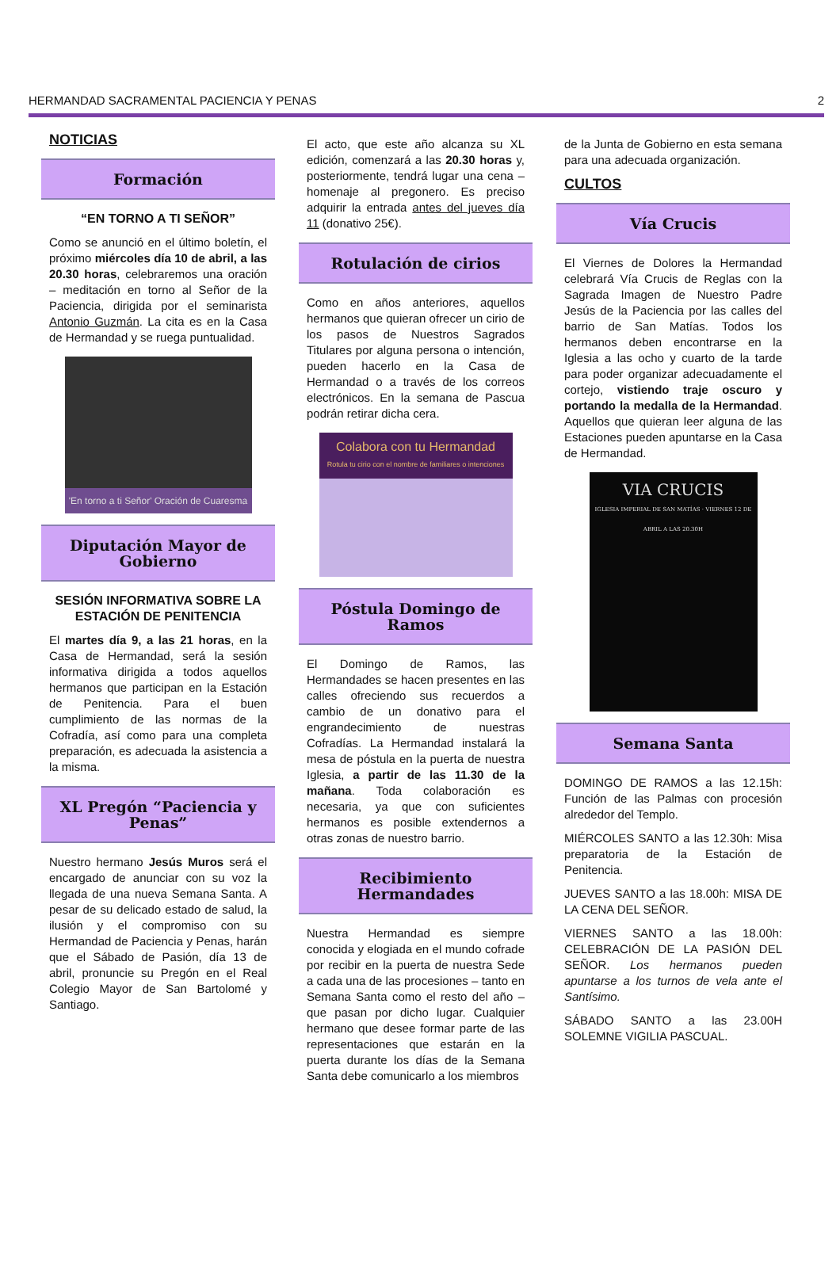HERMANDAD SACRAMENTAL PACIENCIA Y PENAS 2
NOTICIAS
Formación
“EN TORNO A TI SEÑOR”
Como se anunció en el último boletín, el próximo miércoles día 10 de abril, a las 20.30 horas, celebraremos una oración – meditación en torno al Señor de la Paciencia, dirigida por el seminarista Antonio Guzmán. La cita es en la Casa de Hermandad y se ruega puntualidad.
'En torno a ti Señor' Oración de Cuaresma
Diputación Mayor de Gobierno
SESIÓN INFORMATIVA SOBRE LA ESTACIÓN DE PENITENCIA
El martes día 9, a las 21 horas, en la Casa de Hermandad, será la sesión informativa dirigida a todos aquellos hermanos que participan en la Estación de Penitencia. Para el buen cumplimiento de las normas de la Cofradía, así como para una completa preparación, es adecuada la asistencia a la misma.
XL Pregón “Paciencia y Penas”
Nuestro hermano Jesús Muros será el encargado de anunciar con su voz la llegada de una nueva Semana Santa. A pesar de su delicado estado de salud, la ilusión y el compromiso con su Hermandad de Paciencia y Penas, harán que el Sábado de Pasión, día 13 de abril, pronuncie su Pregón en el Real Colegio Mayor de San Bartolomé y Santiago.
El acto, que este año alcanza su XL edición, comenzará a las 20.30 horas y, posteriormente, tendrá lugar una cena – homenaje al pregonero. Es preciso adquirir la entrada antes del jueves día 11 (donativo 25€).
Rotulación de cirios
Como en años anteriores, aquellos hermanos que quieran ofrecer un cirio de los pasos de Nuestros Sagrados Titulares por alguna persona o intención, pueden hacerlo en la Casa de Hermandad o a través de los correos electrónicos. En la semana de Pascua podrán retirar dicha cera.
Colabora con tu Hermandad
Rotula tu cirio con el nombre de familiares o intenciones
Póstula Domingo de Ramos
El Domingo de Ramos, las Hermandades se hacen presentes en las calles ofreciendo sus recuerdos a cambio de un donativo para el engrandecimiento de nuestras Cofradías. La Hermandad instalará la mesa de póstula en la puerta de nuestra Iglesia, a partir de las 11.30 de la mañana. Toda colaboración es necesaria, ya que con suficientes hermanos es posible extendernos a otras zonas de nuestro barrio.
Recibimiento Hermandades
Nuestra Hermandad es siempre conocida y elogiada en el mundo cofrade por recibir en la puerta de nuestra Sede a cada una de las procesiones – tanto en Semana Santa como el resto del año – que pasan por dicho lugar. Cualquier hermano que desee formar parte de las representaciones que estarán en la puerta durante los días de la Semana Santa debe comunicarlo a los miembros
de la Junta de Gobierno en esta semana para una adecuada organización.
CULTOS
Vía Crucis
El Viernes de Dolores la Hermandad celebrará Vía Crucis de Reglas con la Sagrada Imagen de Nuestro Padre Jesús de la Paciencia por las calles del barrio de San Matías. Todos los hermanos deben encontrarse en la Iglesia a las ocho y cuarto de la tarde para poder organizar adecuadamente el cortejo, vistiendo traje oscuro y portando la medalla de la Hermandad. Aquellos que quieran leer alguna de las Estaciones pueden apuntarse en la Casa de Hermandad.
VIA CRUCIS
IGLESIA IMPERIAL DE SAN MATÍAS · VIERNES 12 DE ABRIL A LAS 20.30H
Semana Santa
DOMINGO DE RAMOS a las 12.15h: Función de las Palmas con procesión alrededor del Templo.
MIÉRCOLES SANTO a las 12.30h: Misa preparatoria de la Estación de Penitencia.
JUEVES SANTO a las 18.00h: MISA DE LA CENA DEL SEÑOR.
VIERNES SANTO a las 18.00h: CELEBRACIÓN DE LA PASIÓN DEL SEÑOR. Los hermanos pueden apuntarse a los turnos de vela ante el Santísimo.
SÁBADO SANTO a las 23.00H SOLEMNE VIGILIA PASCUAL.